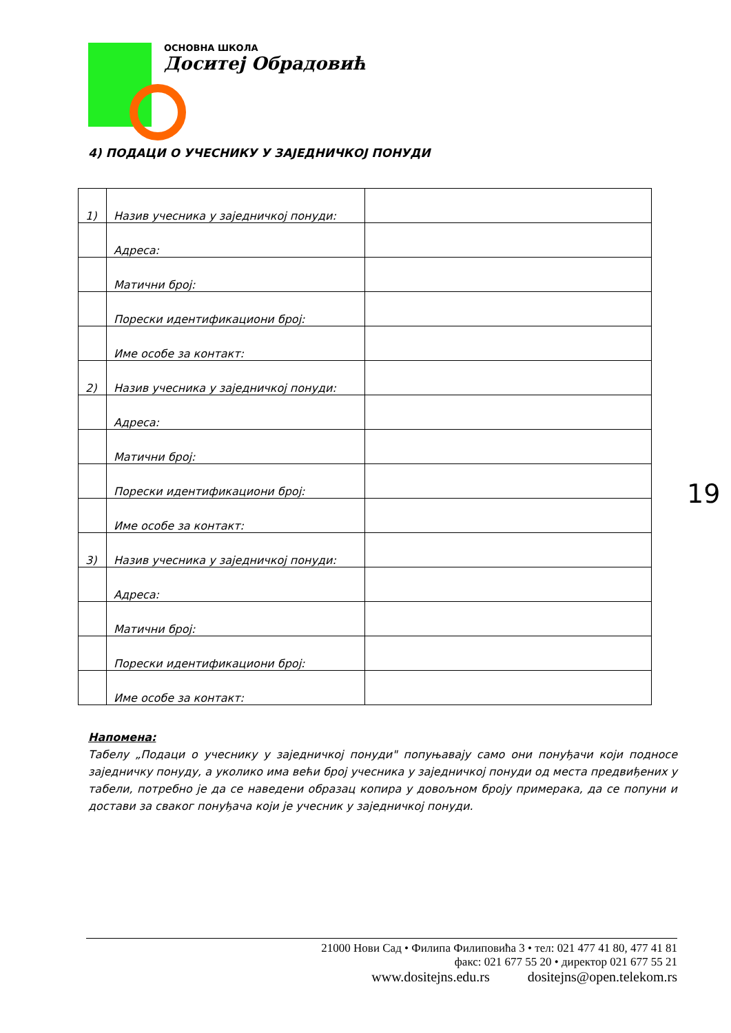ОСНОВНА ШКОЛА
Доситеј Обрадовић
4) ПОДАЦИ О УЧЕСНИКУ У ЗАЈЕДНИЧКОЈ ПОНУДИ
| 1) | Назив учесника у заједничкој понуди: | |
| | Адреса: | |
| | Матични број: | |
| | Порески идентификациони број: | |
| | Име особе за контакт: | |
| 2) | Назив учесника у заједничкој понуди: | |
| | Адреса: | |
| | Матични број: | |
| | Порески идентификациони број: | |
| | Име особе за контакт: | |
| 3) | Назив учесника у заједничкој понуди: | |
| | Адреса: | |
| | Матични број: | |
| | Порески идентификациони број: | |
| | Име особе за контакт: | |
19
Напомена:
Табелу „Подаци о учеснику у заједничкој понуди" попуњавају само они понуђачи који подносе заједничку понуду, а уколико има већи број учесника у заједничкој понуди од места предвиђених у табели, потребно је да се наведени образац копира у довољном броју примерака, да се попуни и достави за сваког понуђача који је учесник у заједничкој понуди.
21000 Нови Сад • Филипа Филиповића 3 • тел: 021 477 41 80, 477 41 81
факс: 021 677 55 20 • директор 021 677 55 21
www.dositejns.edu.rs dositejns@open.telekom.rs